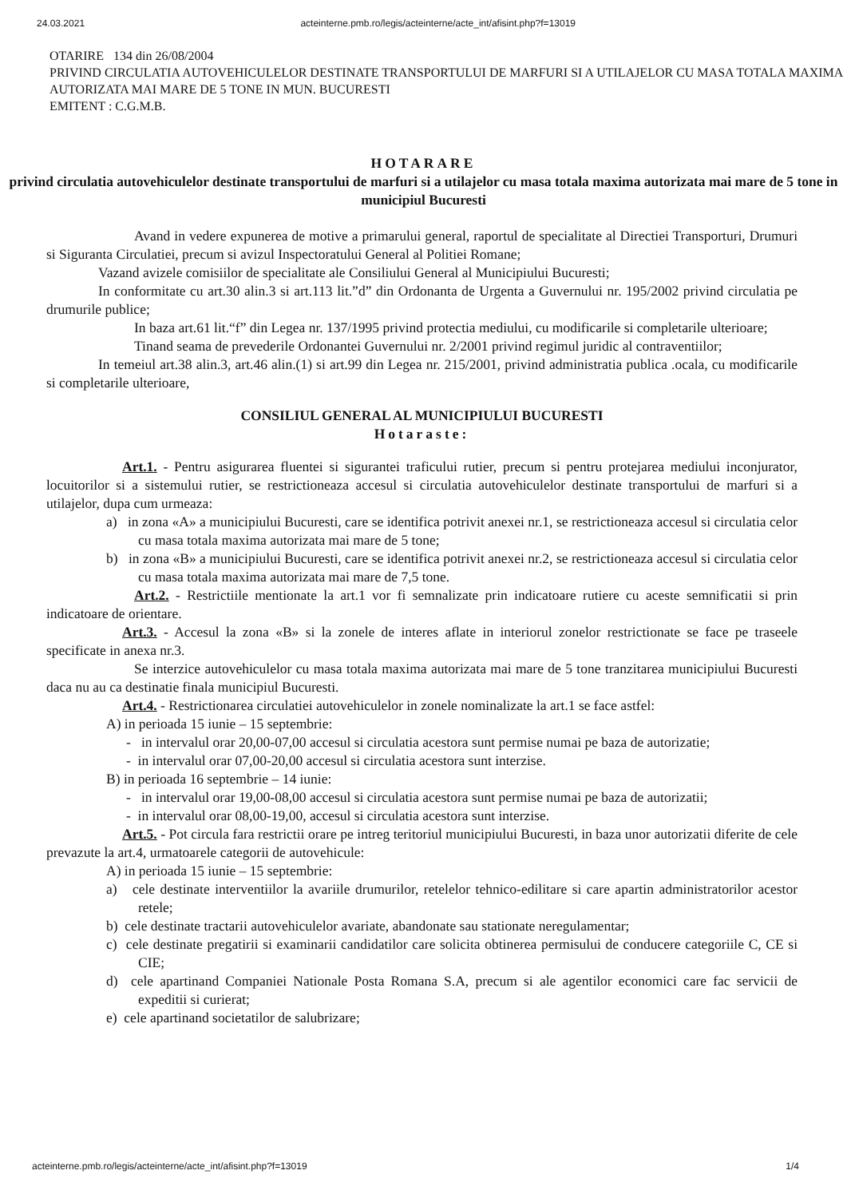24.03.2021 acteinterne.pmb.ro/legis/acteinterne/acte_int/afisint.php?f=13019
OTARIRE 134 din 26/08/2004
PRIVIND CIRCULATIA AUTOVEHICULELOR DESTINATE TRANSPORTULUI DE MARFURI SI A UTILAJELOR CU MASA TOTALA MAXIMA AUTORIZATA MAI MARE DE 5 TONE IN MUN. BUCURESTI
EMITENT : C.G.M.B.
HOTARARE
privind circulatia autovehiculelor destinate transportului de marfuri si a utilajelor cu masa totala maxima autorizata mai mare de 5 tone in municipiul Bucuresti
Avand in vedere expunerea de motive a primarului general, raportul de specialitate al Directiei Transporturi, Drumuri si Siguranta Circulatiei, precum si avizul Inspectoratului General al Politiei Romane;
Vazand avizele comisiilor de specialitate ale Consiliului General al Municipiului Bucuresti;
In conformitate cu art.30 alin.3 si art.113 lit.”d” din Ordonanta de Urgenta a Guvernului nr. 195/2002 privind circulatia pe drumurile publice;
In baza art.61 lit.“f” din Legea nr. 137/1995 privind protectia mediului, cu modificarile si completarile ulterioare;
Tinand seama de prevederile Ordonantei Guvernului nr. 2/2001 privind regimul juridic al contraventiilor;
In temeiul art.38 alin.3, art.46 alin.(1) si art.99 din Legea nr. 215/2001, privind administratia publica .ocala, cu modificarile si completarile ulterioare,
CONSILIUL GENERAL AL MUNICIPIULUI BUCURESTI
Hotaraste:
Art.1. - Pentru asigurarea fluentei si sigurantei traficului rutier, precum si pentru protejarea mediului inconjurator, locuitorilor si a sistemului rutier, se restrictioneaza accesul si circulatia autovehiculelor destinate transportului de marfuri si a utilajelor, dupa cum urmeaza:
a) in zona «A» a municipiului Bucuresti, care se identifica potrivit anexei nr.1, se restrictioneaza accesul si circulatia celor cu masa totala maxima autorizata mai mare de 5 tone;
b) in zona «B» a municipiului Bucuresti, care se identifica potrivit anexei nr.2, se restrictioneaza accesul si circulatia celor cu masa totala maxima autorizata mai mare de 7,5 tone.
Art.2. - Restrictiile mentionate la art.1 vor fi semnalizate prin indicatoare rutiere cu aceste semnificatii si prin indicatoare de orientare.
Art.3. - Accesul la zona «B» si la zonele de interes aflate in interiorul zonelor restrictionate se face pe traseele specificate in anexa nr.3.
Se interzice autovehiculelor cu masa totala maxima autorizata mai mare de 5 tone tranzitarea municipiului Bucuresti daca nu au ca destinatie finala municipiul Bucuresti.
Art.4. - Restrictionarea circulatiei autovehiculelor in zonele nominalizate la art.1 se face astfel:
A) in perioada 15 iunie – 15 septembrie:
- in intervalul orar 20,00-07,00 accesul si circulatia acestora sunt permise numai pe baza de autorizatie;
- in intervalul orar 07,00-20,00 accesul si circulatia acestora sunt interzise.
B) in perioada 16 septembrie – 14 iunie:
- in intervalul orar 19,00-08,00 accesul si circulatia acestora sunt permise numai pe baza de autorizatii;
- in intervalul orar 08,00-19,00, accesul si circulatia acestora sunt interzise.
Art.5. - Pot circula fara restrictii orare pe intreg teritoriul municipiului Bucuresti, in baza unor autorizatii diferite de cele prevazute la art.4, urmatoarele categorii de autovehicule:
A) in perioada 15 iunie – 15 septembrie:
a) cele destinate interventiilor la avariile drumurilor, retelelor tehnico-edilitare si care apartin administratorilor acestor retele;
b) cele destinate tractarii autovehiculelor avariate, abandonate sau stationate neregulamentar;
c) cele destinate pregatirii si examinarii candidatilor care solicita obtinerea permisului de conducere categoriile C, CE si CIE;
d) cele apartinand Companiei Nationale Posta Romana S.A, precum si ale agentilor economici care fac servicii de expeditii si curierat;
e) cele apartinand societatilor de salubrizare;
acteinterne.pmb.ro/legis/acteinterne/acte_int/afisint.php?f=13019 1/4